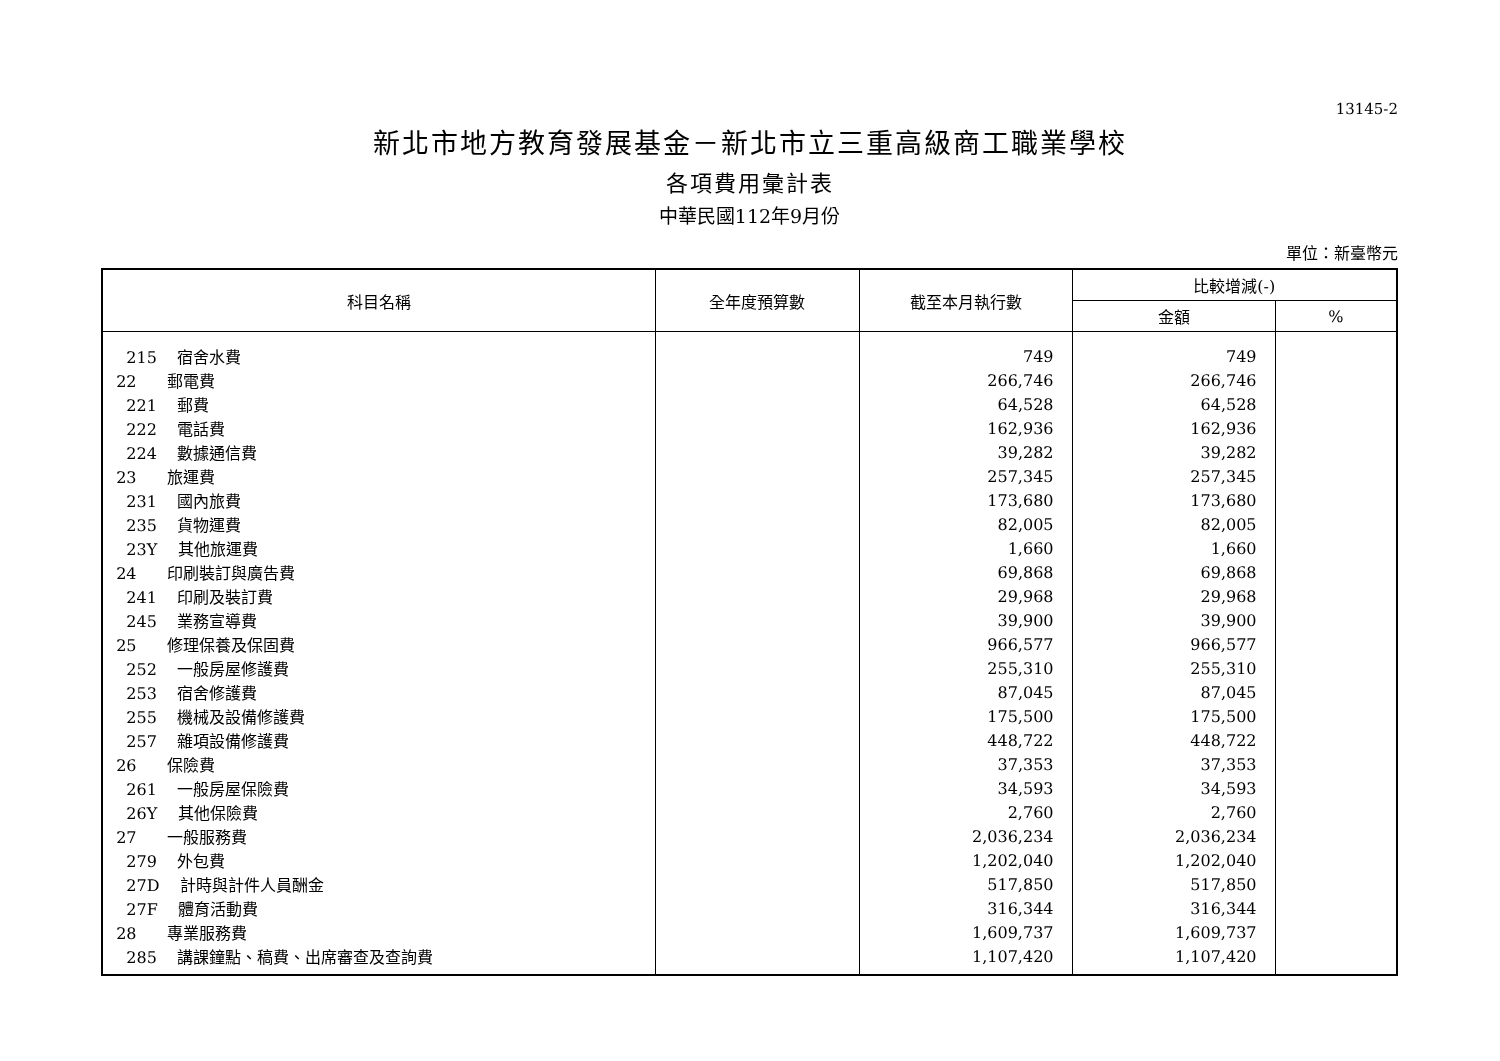13145-2
新北市地方教育發展基金－新北市立三重高級商工職業學校
各項費用彙計表
中華民國112年9月份
單位：新臺幣元
| 科目名稱 | 全年度預算數 | 截至本月執行數 | 比較增減(-) | |
| --- | --- | --- | --- | --- |
| | | | 金額 | % |
| 215 宿舍水費 | | 749 | 749 | |
| 22 郵電費 | | 266,746 | 266,746 | |
| 221 郵費 | | 64,528 | 64,528 | |
| 222 電話費 | | 162,936 | 162,936 | |
| 224 數據通信費 | | 39,282 | 39,282 | |
| 23 旅運費 | | 257,345 | 257,345 | |
| 231 國內旅費 | | 173,680 | 173,680 | |
| 235 貨物運費 | | 82,005 | 82,005 | |
| 23Y 其他旅運費 | | 1,660 | 1,660 | |
| 24 印刷裝訂與廣告費 | | 69,868 | 69,868 | |
| 241 印刷及裝訂費 | | 29,968 | 29,968 | |
| 245 業務宣導費 | | 39,900 | 39,900 | |
| 25 修理保養及保固費 | | 966,577 | 966,577 | |
| 252 一般房屋修護費 | | 255,310 | 255,310 | |
| 253 宿舍修護費 | | 87,045 | 87,045 | |
| 255 機械及設備修護費 | | 175,500 | 175,500 | |
| 257 雜項設備修護費 | | 448,722 | 448,722 | |
| 26 保險費 | | 37,353 | 37,353 | |
| 261 一般房屋保險費 | | 34,593 | 34,593 | |
| 26Y 其他保險費 | | 2,760 | 2,760 | |
| 27 一般服務費 | | 2,036,234 | 2,036,234 | |
| 279 外包費 | | 1,202,040 | 1,202,040 | |
| 27D 計時與計件人員酬金 | | 517,850 | 517,850 | |
| 27F 體育活動費 | | 316,344 | 316,344 | |
| 28 專業服務費 | | 1,609,737 | 1,609,737 | |
| 285 講課鐘點、稿費、出席審查及查詢費 | | 1,107,420 | 1,107,420 | |